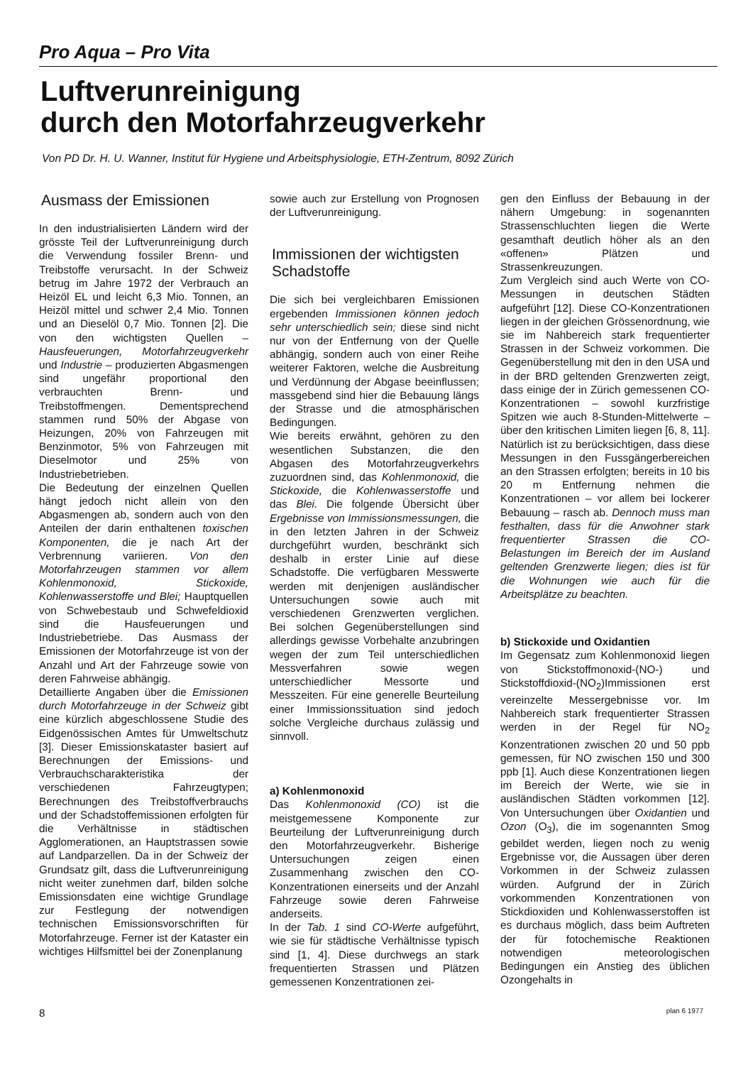Pro Aqua – Pro Vita
Luftverunreinigung
durch den Motorfahrzeugverkehr
Von PD Dr. H. U. Wanner, Institut für Hygiene und Arbeitsphysiologie, ETH-Zentrum, 8092 Zürich
Ausmass der Emissionen
In den industrialisierten Ländern wird der grösste Teil der Luftverunreinigung durch die Verwendung fossiler Brenn- und Treibstoffe verursacht. In der Schweiz betrug im Jahre 1972 der Verbrauch an Heizöl EL und leicht 6,3 Mio. Tonnen, an Heizöl mittel und schwer 2,4 Mio. Tonnen und an Dieselöl 0,7 Mio. Tonnen [2]. Die von den wichtigsten Quellen – Hausfeuerungen, Motorfahrzeugverkehr und Industrie – produzierten Abgasmengen sind ungefähr proportional den verbrauchten Brenn- und Treibstoffmengen. Dementsprechend stammen rund 50% der Abgase von Heizungen, 20% von Fahrzeugen mit Benzinmotor, 5% von Fahrzeugen mit Dieselmotor und 25% von Industriebetrieben.
Die Bedeutung der einzelnen Quellen hängt jedoch nicht allein von den Abgasmengen ab, sondern auch von den Anteilen der darin enthaltenen toxischen Komponenten, die je nach Art der Verbrennung variieren. Von den Motorfahrzeugen stammen vor allem Kohlenmonoxid, Stickoxide, Kohlenwasserstoffe und Blei; Hauptquellen von Schwebestaub und Schwefeldioxid sind die Hausfeuerungen und Industriebetriebe. Das Ausmass der Emissionen der Motorfahrzeuge ist von der Anzahl und Art der Fahrzeuge sowie von deren Fahrweise abhängig.
Detaillierte Angaben über die Emissionen durch Motorfahrzeuge in der Schweiz gibt eine kürzlich abgeschlossene Studie des Eidgenössischen Amtes für Umweltschutz [3]. Dieser Emissionskataster basiert auf Berechnungen der Emissions- und Verbrauchscharakteristika der verschiedenen Fahrzeugtypen; Berechnungen des Treibstoffverbrauchs und der Schadstoffemissionen erfolgten für die Verhältnisse in städtischen Agglomerationen, an Hauptstrassen sowie auf Landparzellen. Da in der Schweiz der Grundsatz gilt, dass die Luftverunreinigung nicht weiter zunehmen darf, bilden solche Emissionsdaten eine wichtige Grundlage zur Festlegung der notwendigen technischen Emissionsvorschriften für Motorfahrzeuge. Ferner ist der Kataster ein wichtiges Hilfsmittel bei der Zonenplanung
sowie auch zur Erstellung von Prognosen der Luftverunreinigung.
Immissionen der wichtigsten Schadstoffe
Die sich bei vergleichbaren Emissionen ergebenden Immissionen können jedoch sehr unterschiedlich sein; diese sind nicht nur von der Entfernung von der Quelle abhängig, sondern auch von einer Reihe weiterer Faktoren, welche die Ausbreitung und Verdünnung der Abgase beeinflussen; massgebend sind hier die Bebauung längs der Strasse und die atmosphärischen Bedingungen.
Wie bereits erwähnt, gehören zu den wesentlichen Substanzen, die den Abgasen des Motorfahrzeugverkehrs zuzuordnen sind, das Kohlenmonoxid, die Stickoxide, die Kohlenwasserstoffe und das Blei. Die folgende Übersicht über Ergebnisse von Immissionsmessungen, die in den letzten Jahren in der Schweiz durchgeführt wurden, beschränkt sich deshalb in erster Linie auf diese Schadstoffe. Die verfügbaren Messwerte werden mit denjenigen ausländischer Untersuchungen sowie auch mit verschiedenen Grenzwerten verglichen. Bei solchen Gegenüberstellungen sind allerdings gewisse Vorbehalte anzubringen wegen der zum Teil unterschiedlichen Messverfahren sowie wegen unterschiedlicher Messorte und Messzeiten. Für eine generelle Beurteilung einer Immissionssituation sind jedoch solche Vergleiche durchaus zulässig und sinnvoll.
a) Kohlenmonoxid
Das Kohlenmonoxid (CO) ist die meistgemessene Komponente zur Beurteilung der Luftverunreinigung durch den Motorfahrzeugverkehr. Bisherige Untersuchungen zeigen einen Zusammenhang zwischen den CO-Konzentrationen einerseits und der Anzahl Fahrzeuge sowie deren Fahrweise anderseits.
In der Tab. 1 sind CO-Werte aufgeführt, wie sie für städtische Verhältnisse typisch sind [1, 4]. Diese durchwegs an stark frequentierten Strassen und Plätzen gemessenen Konzentrationen zei-
gen den Einfluss der Bebauung in der nähern Umgebung: in sogenannten Strassenschluchten liegen die Werte gesamthaft deutlich höher als an den «offenen» Plätzen und Strassenkreuzungen.
Zum Vergleich sind auch Werte von CO-Messungen in deutschen Städten aufgeführt [12]. Diese CO-Konzentrationen liegen in der gleichen Grössenordnung, wie sie im Nahbereich stark frequentierter Strassen in der Schweiz vorkommen. Die Gegenüberstellung mit den in den USA und in der BRD geltenden Grenzwerten zeigt, dass einige der in Zürich gemessenen CO-Konzentrationen – sowohl kurzfristige Spitzen wie auch 8-Stunden-Mittelwerte – über den kritischen Limiten liegen [6, 8, 11]. Natürlich ist zu berücksichtigen, dass diese Messungen in den Fussgängerbereichen an den Strassen erfolgten; bereits in 10 bis 20 m Entfernung nehmen die Konzentrationen – vor allem bei lockerer Bebauung – rasch ab. Dennoch muss man festhalten, dass für die Anwohner stark frequentierter Strassen die CO-Belastungen im Bereich der im Ausland geltenden Grenzwerte liegen; dies ist für die Wohnungen wie auch für die Arbeitsplätze zu beachten.
b) Stickoxide und Oxidantien
Im Gegensatz zum Kohlenmonoxid liegen von Stickstoffmonoxid-(NO-) und Stickstoffdioxid-(NO<sub>2</sub>)Immissionen erst vereinzelte Messergebnisse vor. Im Nahbereich stark frequentierter Strassen werden in der Regel für NO<sub>2</sub> Konzentrationen zwischen 20 und 50 ppb gemessen, für NO zwischen 150 und 300 ppb [1]. Auch diese Konzentrationen liegen im Bereich der Werte, wie sie in ausländischen Städten vorkommen [12]. Von Untersuchungen über Oxidantien und Ozon (O<sub>3</sub>), die im sogenannten Smog gebildet werden, liegen noch zu wenig Ergebnisse vor, die Aussagen über deren Vorkommen in der Schweiz zulassen würden. Aufgrund der in Zürich vorkommenden Konzentrationen von Stickdioxiden und Kohlenwasserstoffen ist es durchaus möglich, dass beim Auftreten der für fotochemische Reaktionen notwendigen meteorologischen Bedingungen ein Anstieg des üblichen Ozongehalts in
8 plan 6 1977